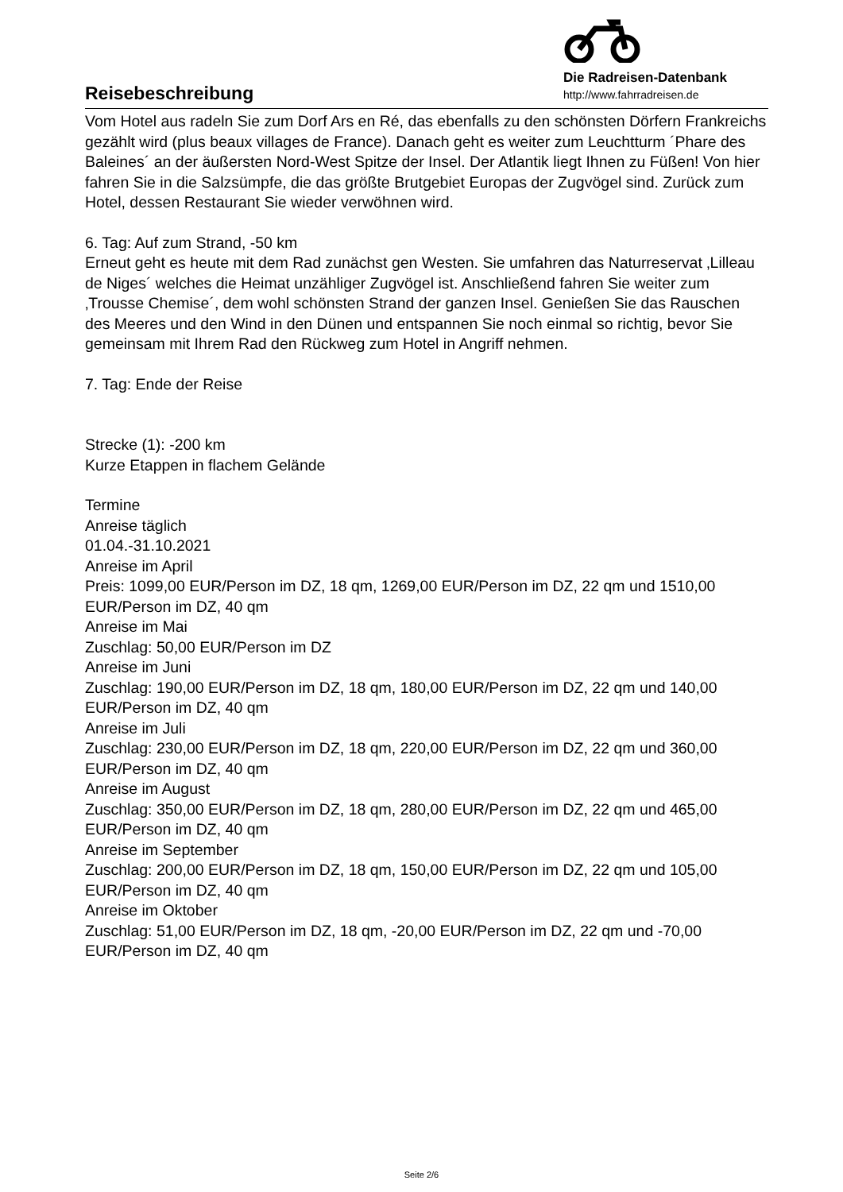Reisebeschreibung
Die Radreisen-Datenbank
http://www.fahrradreisen.de
Vom Hotel aus radeln Sie zum Dorf Ars en Ré, das ebenfalls zu den schönsten Dörfern Frankreichs gezählt wird (plus beaux villages de France). Danach geht es weiter zum Leuchtturm ´Phare des Baleines´ an der äußersten Nord-West Spitze der Insel. Der Atlantik liegt Ihnen zu Füßen! Von hier fahren Sie in die Salzsümpfe, die das größte Brutgebiet Europas der Zugvögel sind. Zurück zum Hotel, dessen Restaurant Sie wieder verwöhnen wird.
6. Tag: Auf zum Strand, -50 km
Erneut geht es heute mit dem Rad zunächst gen Westen. Sie umfahren das Naturreservat ‚Lilleau de Niges´ welches die Heimat unzähliger Zugvögel ist. Anschließend fahren Sie weiter zum ‚Trousse Chemise´, dem wohl schönsten Strand der ganzen Insel. Genießen Sie das Rauschen des Meeres und den Wind in den Dünen und entspannen Sie noch einmal so richtig, bevor Sie gemeinsam mit Ihrem Rad den Rückweg zum Hotel in Angriff nehmen.
7. Tag: Ende der Reise
Strecke (1): -200 km
Kurze Etappen in flachem Gelände
Termine
Anreise täglich
01.04.-31.10.2021
Anreise im April
Preis: 1099,00 EUR/Person im DZ, 18 qm, 1269,00 EUR/Person im DZ, 22 qm und 1510,00 EUR/Person im DZ, 40 qm
Anreise im Mai
Zuschlag: 50,00 EUR/Person im DZ
Anreise im Juni
Zuschlag: 190,00 EUR/Person im DZ, 18 qm, 180,00 EUR/Person im DZ, 22 qm und 140,00 EUR/Person im DZ, 40 qm
Anreise im Juli
Zuschlag: 230,00 EUR/Person im DZ, 18 qm, 220,00 EUR/Person im DZ, 22 qm und 360,00 EUR/Person im DZ, 40 qm
Anreise im August
Zuschlag: 350,00 EUR/Person im DZ, 18 qm, 280,00 EUR/Person im DZ, 22 qm und 465,00 EUR/Person im DZ, 40 qm
Anreise im September
Zuschlag: 200,00 EUR/Person im DZ, 18 qm, 150,00 EUR/Person im DZ, 22 qm und 105,00 EUR/Person im DZ, 40 qm
Anreise im Oktober
Zuschlag: 51,00 EUR/Person im DZ, 18 qm, -20,00 EUR/Person im DZ, 22 qm und -70,00 EUR/Person im DZ, 40 qm
Seite 2/6